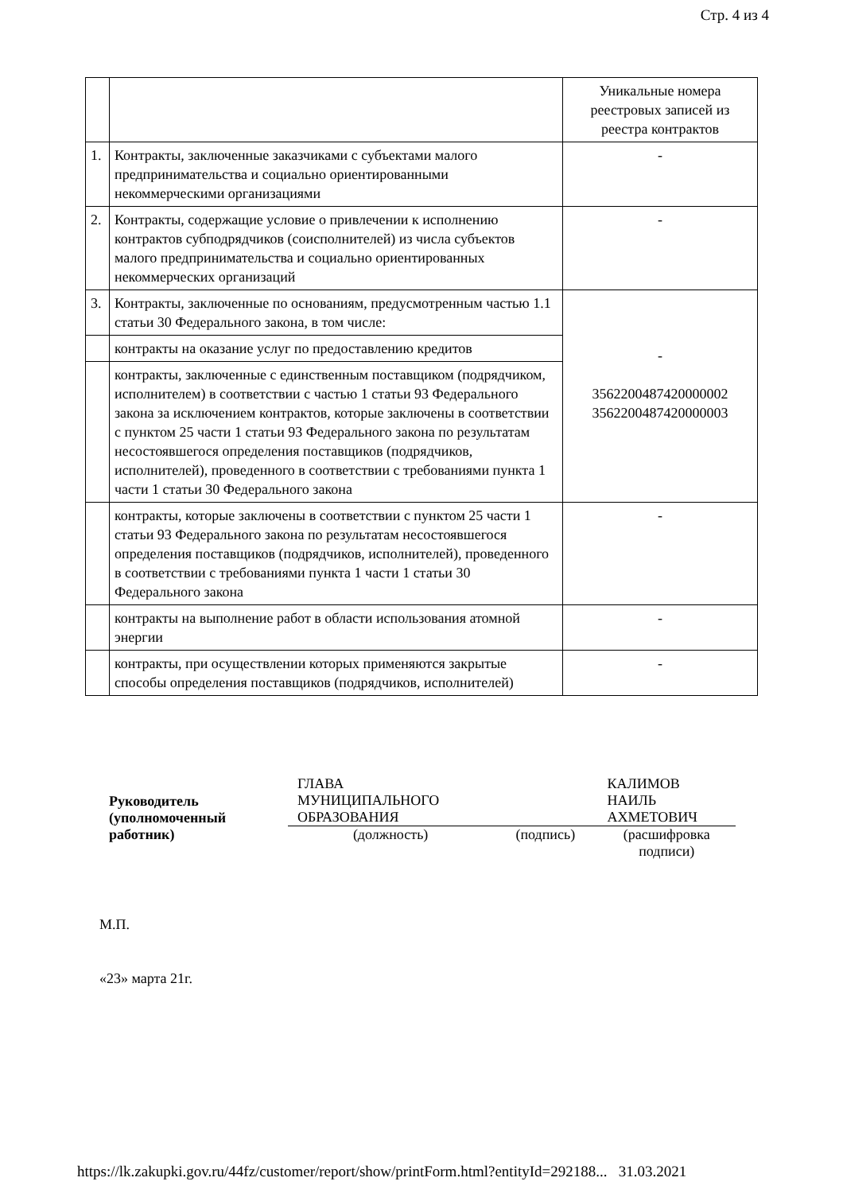Стр. 4 из 4
| | | Уникальные номера реестровых записей из реестра контрактов |
| 1. | Контракты, заключенные заказчиками с субъектами малого предпринимательства и социально ориентированными некоммерческими организациями | - |
| 2. | Контракты, содержащие условие о привлечении к исполнению контрактов субподрядчиков (соисполнителей) из числа субъектов малого предпринимательства и социально ориентированных некоммерческих организаций | - |
| 3. | Контракты, заключенные по основаниям, предусмотренным частью 1.1 статьи 30 Федерального закона, в том числе: | - 3562200487420000002 3562200487420000003 |
| | контракты на оказание услуг по предоставлению кредитов | |
| | контракты, заключенные с единственным поставщиком (подрядчиком, исполнителем) в соответствии с частью 1 статьи 93 Федерального закона за исключением контрактов, которые заключены в соответствии с пунктом 25 части 1 статьи 93 Федерального закона по результатам несостоявшегося определения поставщиков (подрядчиков, исполнителей), проведенного в соответствии с требованиями пункта 1 части 1 статьи 30 Федерального закона | |
| | контракты, которые заключены в соответствии с пунктом 25 части 1 статьи 93 Федерального закона по результатам несостоявшегося определения поставщиков (подрядчиков, исполнителей), проведенного в соответствии с требованиями пункта 1 части 1 статьи 30 Федерального закона | - |
| | контракты на выполнение работ в области использования атомной энергии | - |
| | контракты, при осуществлении которых применяются закрытые способы определения поставщиков (подрядчиков, исполнителей) | - |
| Руководитель (уполномоченный работник) | ГЛАВА МУНИЦИПАЛЬНОГО ОБРАЗОВАНИЯ | | КАЛИМОВ НАИЛЬ АХМЕТОВИЧ |
| | (должность) | (подпись) | (расшифровка подписи) |
М.П.
«23» марта 21г.
https://lk.zakupki.gov.ru/44fz/customer/report/show/printForm.html?entityId=292188... 31.03.2021